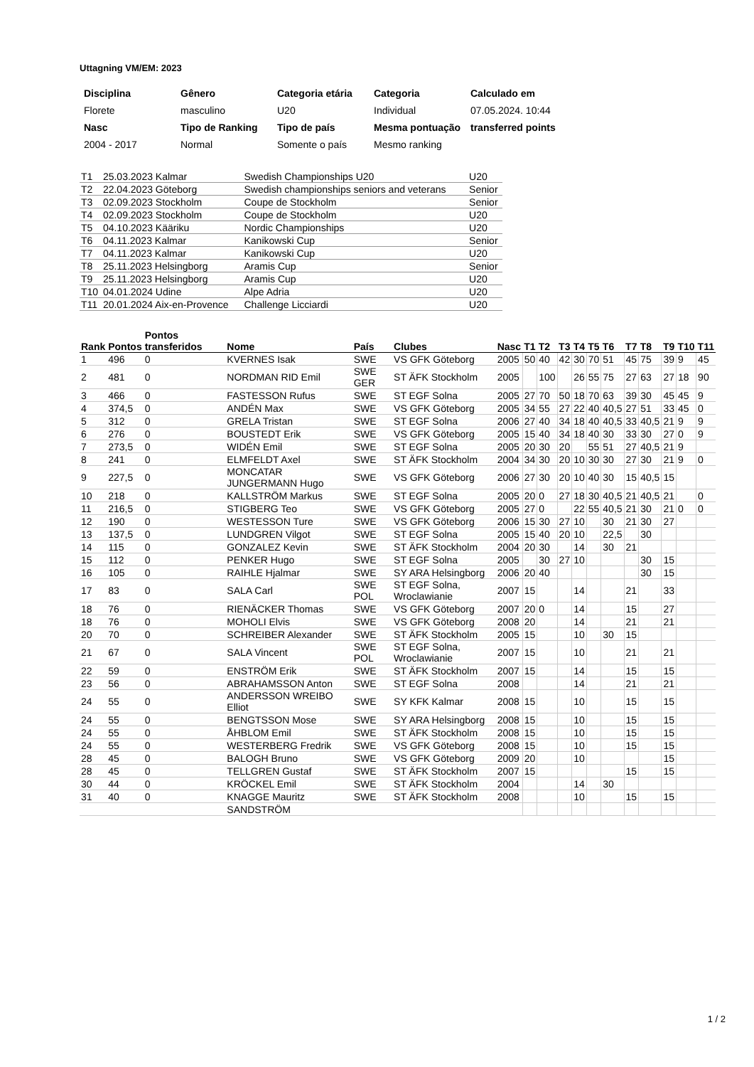Uttagning VM/EM: 2023
| Disciplina | Gênero | Categoria etária | Categoria | Calculado em |
| --- | --- | --- | --- | --- |
| Florete | masculino | U20 | Individual | 07.05.2024. 10:44 |
| Nasc | Tipo de Ranking | Tipo de país | Mesma pontuação | transferred points |
| 2004 - 2017 | Normal | Somente o país | Mesmo ranking | |
| T1 | 25.03.2023 Kalmar | Swedish Championships U20 | U20 |
| T2 | 22.04.2023 Göteborg | Swedish championships seniors and veterans | Senior |
| T3 | 02.09.2023 Stockholm | Coupe de Stockholm | Senior |
| T4 | 02.09.2023 Stockholm | Coupe de Stockholm | U20 |
| T5 | 04.10.2023 Kääriku | Nordic Championships | U20 |
| T6 | 04.11.2023 Kalmar | Kanikowski Cup | Senior |
| T7 | 04.11.2023 Kalmar | Kanikowski Cup | U20 |
| T8 | 25.11.2023 Helsingborg | Aramis Cup | Senior |
| T9 | 25.11.2023 Helsingborg | Aramis Cup | U20 |
| T10 | 04.01.2024 Udine | Alpe Adria | U20 |
| T11 | 20.01.2024 Aix-en-Provence | Challenge Licciardi | U20 |
| Rank | Pontos | Pontos transferidos | Nome | País | Clubes | Nasc | T1 | T2 | T3 | T4 | T5 | T6 | T7 | T8 | T9 | T10 | T11 |
| --- | --- | --- | --- | --- | --- | --- | --- | --- | --- | --- | --- | --- | --- | --- | --- | --- | --- |
| 1 | 496 | 0 | KVERNES Isak | SWE | VS GFK Göteborg | 2005 | 50 | 40 | 42 | 30 | 70 | 51 | 45 | 75 | 39 | 9 | 45 |
| 2 | 481 | 0 | NORDMAN RID Emil | SWE GER | ST ÄFK Stockholm | 2005 | | 100 | | 26 | 55 | 75 | 27 | 63 | 27 | 18 | 90 |
| 3 | 466 | 0 | FASTESSON Rufus | SWE | ST EGF Solna | 2005 | 27 | 70 | 50 | 18 | 70 | 63 | 39 | 30 | 45 | 45 | 9 |
| 4 | 374,5 | 0 | ANDÉN Max | SWE | VS GFK Göteborg | 2005 | 34 | 55 | 27 | 22 | 40 | 40,5 | 27 | 51 | 33 | 45 | 0 |
| 5 | 312 | 0 | GRELA Tristan | SWE | ST EGF Solna | 2006 | 27 | 40 | 34 | 18 | 40 | 40,5 | 33 | 40,5 | 21 | 9 | 9 |
| 6 | 276 | 0 | BOUSTEDT Erik | SWE | VS GFK Göteborg | 2005 | 15 | 40 | 34 | 18 | 40 | 30 | 33 | 30 | 27 | 0 | 9 |
| 7 | 273,5 | 0 | WIDÉN Emil | SWE | ST EGF Solna | 2005 | 20 | 30 | 20 | | 55 | 51 | 27 | 40,5 | 21 | 9 | |
| 8 | 241 | 0 | ELMFELDT Axel | SWE | ST ÄFK Stockholm | 2004 | 34 | 30 | 20 | 10 | 30 | 30 | 27 | 30 | 21 | 9 | 0 |
| 9 | 227,5 | 0 | MONCATAR JUNGERMANN Hugo | SWE | VS GFK Göteborg | 2006 | 27 | 30 | 20 | 10 | 40 | 30 | 15 | 40,5 | 15 | | |
| 10 | 218 | 0 | KALLSTRÖM Markus | SWE | ST EGF Solna | 2005 | 20 | 0 | 27 | 18 | 30 | 40,5 | 21 | 40,5 | 21 | | 0 |
| 11 | 216,5 | 0 | STIGBERG Teo | SWE | VS GFK Göteborg | 2005 | 27 | 0 | | 22 | 55 | 40,5 | 21 | 30 | 21 | 0 | 0 |
| 12 | 190 | 0 | WESTESSON Ture | SWE | VS GFK Göteborg | 2006 | 15 | 30 | 27 | 10 | | 30 | 21 | 30 | 27 | | |
| 13 | 137,5 | 0 | LUNDGREN Vilgot | SWE | ST EGF Solna | 2005 | 15 | 40 | 20 | 10 | | 22,5 | | 30 | | | |
| 14 | 115 | 0 | GONZALEZ Kevin | SWE | ST ÄFK Stockholm | 2004 | 20 | 30 | | 14 | | 30 | 21 | | | | |
| 15 | 112 | 0 | PENKER Hugo | SWE | ST EGF Solna | 2005 | | 30 | 27 | 10 | | | | 30 | 15 | | |
| 16 | 105 | 0 | RAIHLE Hjalmar | SWE | SY ARA Helsingborg | 2006 | 20 | 40 | | | | | | 30 | 15 | | |
| 17 | 83 | 0 | SALA Carl | SWE POL | ST EGF Solna, Wroclawianie | 2007 | 15 | | | 14 | | | 21 | | 33 | | |
| 18 | 76 | 0 | RIENÄCKER Thomas | SWE | VS GFK Göteborg | 2007 | 20 | 0 | | 14 | | | 15 | | 27 | | |
| 18 | 76 | 0 | MOHOLI Elvis | SWE | VS GFK Göteborg | 2008 | 20 | | | 14 | | | 21 | | 21 | | |
| 20 | 70 | 0 | SCHREIBER Alexander | SWE | ST ÄFK Stockholm | 2005 | 15 | | | 10 | | 30 | 15 | | | | |
| 21 | 67 | 0 | SALA Vincent | SWE POL | ST EGF Solna, Wroclawianie | 2007 | 15 | | | 10 | | | 21 | | 21 | | |
| 22 | 59 | 0 | ENSTRÖM Erik | SWE | ST ÄFK Stockholm | 2007 | 15 | | | 14 | | | 15 | | 15 | | |
| 23 | 56 | 0 | ABRAHAMSSON Anton | SWE | ST EGF Solna | 2008 | | | | 14 | | | 21 | | 21 | | |
| 24 | 55 | 0 | ANDERSSON WREIBO Elliot | SWE | SY KFK Kalmar | 2008 | 15 | | | 10 | | | 15 | | 15 | | |
| 24 | 55 | 0 | BENGTSSON Mose | SWE | SY ARA Helsingborg | 2008 | 15 | | | 10 | | | 15 | | 15 | | |
| 24 | 55 | 0 | ÅHBLOM Emil | SWE | ST ÄFK Stockholm | 2008 | 15 | | | 10 | | | 15 | | 15 | | |
| 24 | 55 | 0 | WESTERBERG Fredrik | SWE | VS GFK Göteborg | 2008 | 15 | | | 10 | | | 15 | | 15 | | |
| 28 | 45 | 0 | BALOGH Bruno | SWE | VS GFK Göteborg | 2009 | 20 | | | 10 | | | | | 15 | | |
| 28 | 45 | 0 | TELLGREN Gustaf | SWE | ST ÄFK Stockholm | 2007 | 15 | | | | | | 15 | | 15 | | |
| 30 | 44 | 0 | KRÖCKEL Emil | SWE | ST ÄFK Stockholm | 2004 | | | | 14 | | 30 | | | | | |
| 31 | 40 | 0 | KNAGGE Mauritz | SWE | ST ÄFK Stockholm | 2008 | | | | 10 | | | 15 | | 15 | | |
| | | | SANDSTRÖM | | | | | | | | | | | | | | |
1 / 2